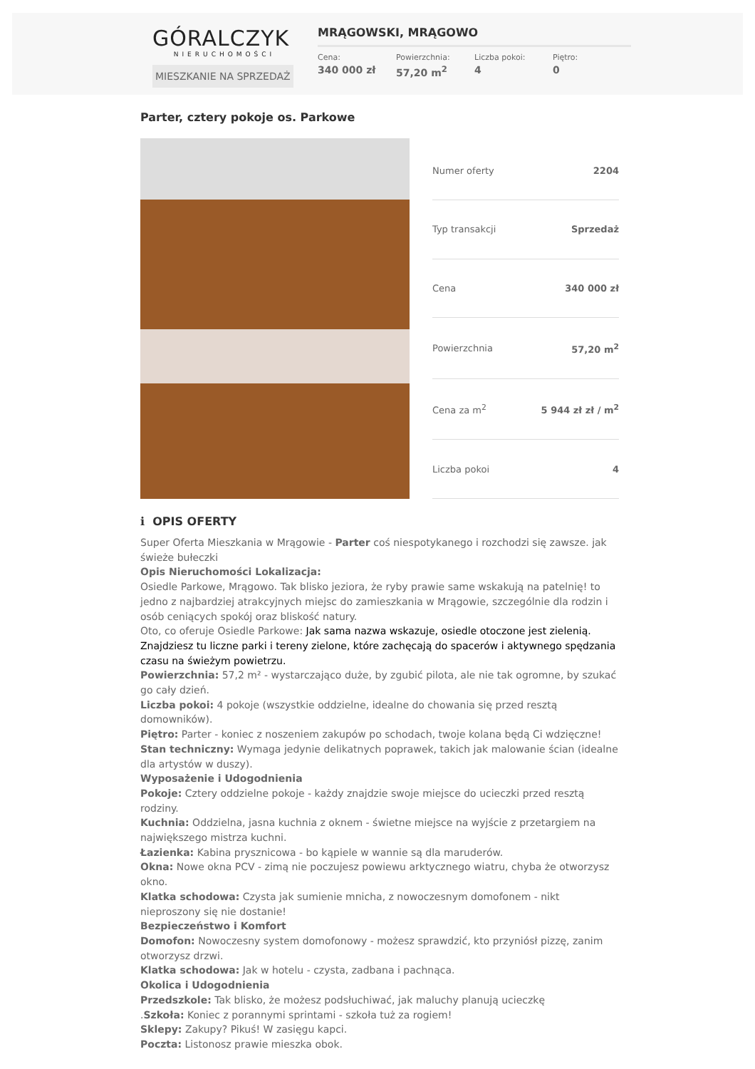GÓRALCZYK
NIERUCHOMOŚCI
MIESZKANIE NA SPRZEDAŻ
MRĄGOWSKI, MRĄGOWO
Cena:
340 000 zł
Powierzchnia:
57,20 m<sup>2</sup>
Liczba pokoi:
4
Piętro:
0
Parter, cztery pokoje os. Parkowe
| Numer oferty | 2204 |
| Typ transakcji | Sprzedaż |
| Cena | 340 000 zł |
| Powierzchnia | 57,20 m<sup>2</sup> |
| Cena za m<sup>2</sup> | 5 944 zł zł / m<sup>2</sup> |
| Liczba pokoi | 4 |
ℹ OPIS OFERTY
Super Oferta Mieszkania w Mrągowie - Parter coś niespotykanego i rozchodzi się zawsze. jak świeże bułeczki
Opis Nieruchomości Lokalizacja:
Osiedle Parkowe, Mrągowo. Tak blisko jeziora, że ryby prawie same wskakują na patelnię! to jedno z najbardziej atrakcyjnych miejsc do zamieszkania w Mrągowie, szczególnie dla rodzin i osób ceniących spokój oraz bliskość natury.
Oto, co oferuje Osiedle Parkowe: Jak sama nazwa wskazuje, osiedle otoczone jest zielenią. Znajdziesz tu liczne parki i tereny zielone, które zachęcają do spacerów i aktywnego spędzania czasu na świeżym powietrzu.
Powierzchnia: 57,2 m² - wystarczająco duże, by zgubić pilota, ale nie tak ogromne, by szukać go cały dzień.
Liczba pokoi: 4 pokoje (wszystkie oddzielne, idealne do chowania się przed resztą domowników).
Piętro: Parter - koniec z noszeniem zakupów po schodach, twoje kolana będą Ci wdzięczne!
Stan techniczny: Wymaga jedynie delikatnych poprawek, takich jak malowanie ścian (idealne dla artystów w duszy).
Wyposażenie i Udogodnienia
Pokoje: Cztery oddzielne pokoje - każdy znajdzie swoje miejsce do ucieczki przed resztą rodziny.
Kuchnia: Oddzielna, jasna kuchnia z oknem - świetne miejsce na wyjście z przetargiem na największego mistrza kuchni.
Łazienka: Kabina prysznicowa - bo kąpiele w wannie są dla maruderów.
Okna: Nowe okna PCV - zimą nie poczujesz powiewu arktycznego wiatru, chyba że otworzysz okno.
Klatka schodowa: Czysta jak sumienie mnicha, z nowoczesnym domofonem - nikt nieproszony się nie dostanie!
Bezpieczeństwo i Komfort
Domofon: Nowoczesny system domofonowy - możesz sprawdzić, kto przyniósł pizzę, zanim otworzysz drzwi.
Klatka schodowa: Jak w hotelu - czysta, zadbana i pachnąca.
Okolica i Udogodnienia
Przedszkole: Tak blisko, że możesz podsłuchiwać, jak maluchy planują ucieczkę
.Szkoła: Koniec z porannymi sprintami - szkoła tuż za rogiem!
Sklepy: Zakupy? Pikuś! W zasięgu kapci.
Poczta: Listonosz prawie mieszka obok.